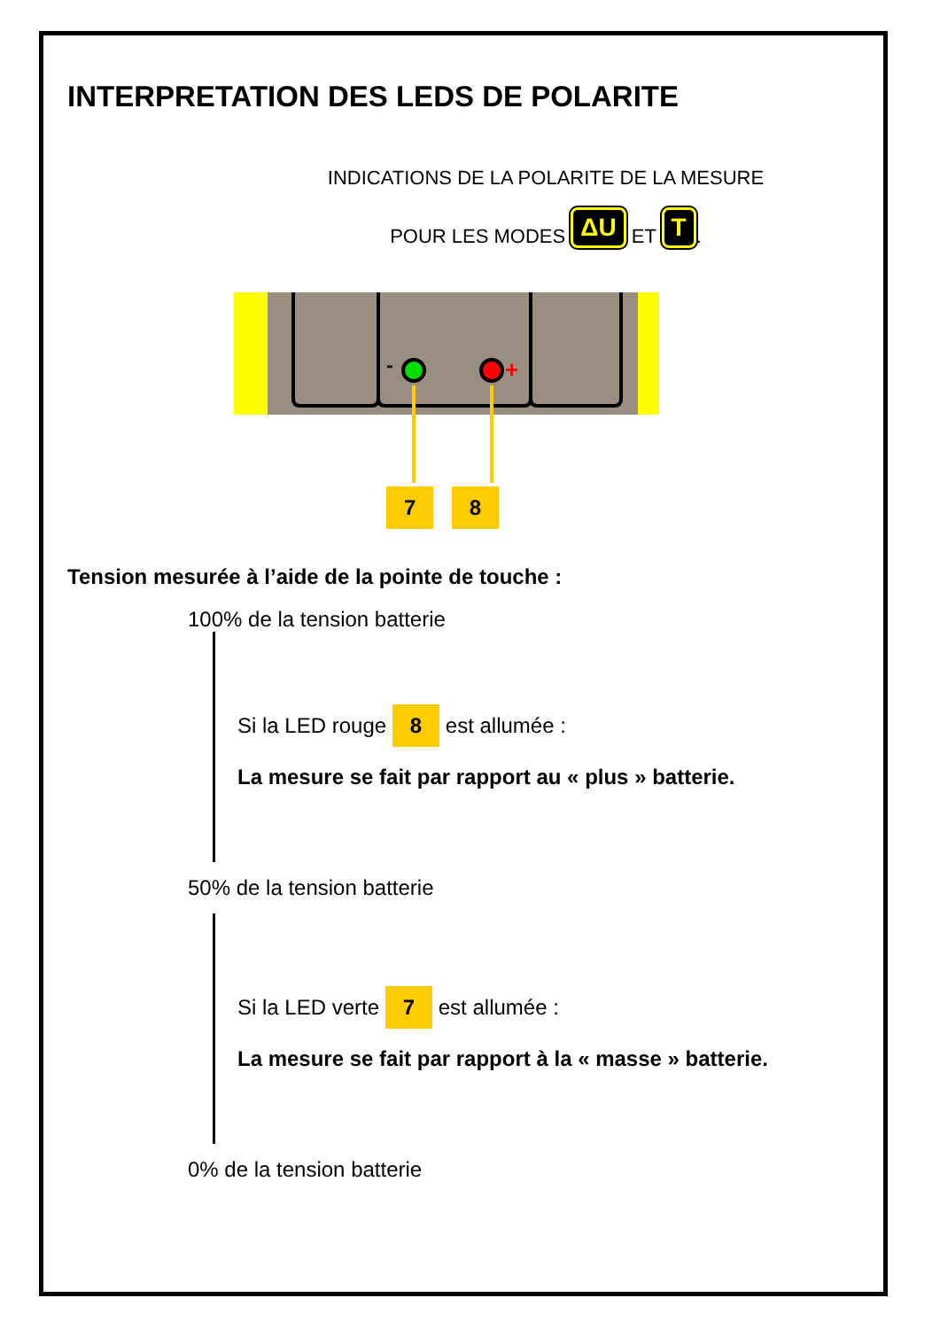INTERPRETATION DES LEDS DE POLARITE
INDICATIONS DE LA POLARITE DE LA MESURE
POUR LES MODES ΔU ET T.
-
+
7 8
Tension mesurée à l’aide de la pointe de touche :
100% de la tension batterie
Si la LED rouge 8 est allumée :
La mesure se fait par rapport au « plus » batterie.
50% de la tension batterie
Si la LED verte 7 est allumée :
La mesure se fait par rapport à la « masse » batterie.
0% de la tension batterie